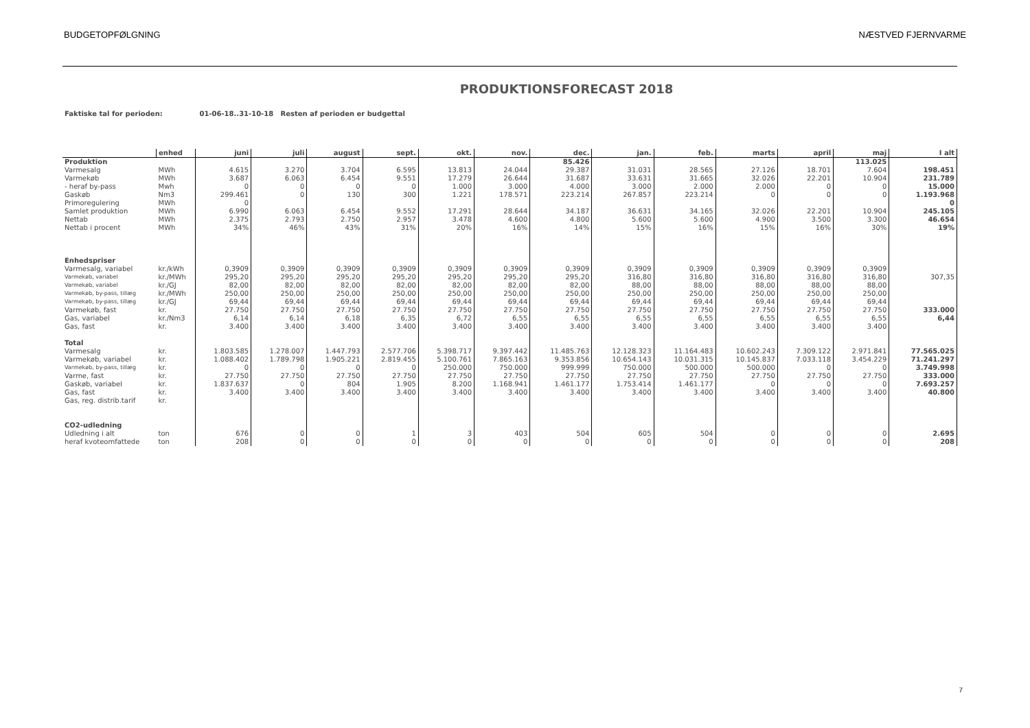BUDGETOPFØLGNING NÆSTVED FJERNVARME
PRODUKTIONSFORECAST 2018
Faktiske tal for perioden: 01-06-18..31-10-18 Resten af perioden er budgettal
| | enhed | juni | juli | august | sept. | okt. | nov. | dec. | jan. | feb. | marts | april | maj | I alt |
| --- | --- | --- | --- | --- | --- | --- | --- | --- | --- | --- | --- | --- | --- | --- |
| Produktion | | | | | | | | 85.426 | | | | | 113.025 | |
| Varmesalg | MWh | 4.615 | 3.270 | 3.704 | 6.595 | 13.813 | 24.044 | 29.387 | 31.031 | 28.565 | 27.126 | 18.701 | 7.604 | 198.451 |
| Varmekøb | MWh | 3.687 | 6.063 | 6.454 | 9.551 | 17.279 | 26.644 | 31.687 | 33.631 | 31.665 | 32.026 | 22.201 | 10.904 | 231.789 |
| - heraf by-pass | Mwh | 0 | 0 | 0 | 0 | 1.000 | 3.000 | 4.000 | 3.000 | 2.000 | 2.000 | 0 | 0 | 15.000 |
| Gaskøb | Nm3 | 299.461 | 0 | 130 | 300 | 1.221 | 178.571 | 223.214 | 267.857 | 223.214 | 0 | 0 | 0 | 1.193.968 |
| Primoregulering | MWh | 0 | | | | | | | | | | | | 0 |
| Samlet produktion | MWh | 6.990 | 6.063 | 6.454 | 9.552 | 17.291 | 28.644 | 34.187 | 36.631 | 34.165 | 32.026 | 22.201 | 10.904 | 245.105 |
| Nettab | MWh | 2.375 | 2.793 | 2.750 | 2.957 | 3.478 | 4.600 | 4.800 | 5.600 | 5.600 | 4.900 | 3.500 | 3.300 | 46.654 |
| Nettab i procent | MWh | 34% | 46% | 43% | 31% | 20% | 16% | 14% | 15% | 16% | 15% | 16% | 30% | 19% |
| Enhedspriser | | | | | | | | | | | | | | |
| Varmesalg, variabel | kr./kWh | 0,3909 | 0,3909 | 0,3909 | 0,3909 | 0,3909 | 0,3909 | 0,3909 | 0,3909 | 0,3909 | 0,3909 | 0,3909 | 0,3909 | |
| Varmekøb, variabel | kr./MWh | 295,20 | 295,20 | 295,20 | 295,20 | 295,20 | 295,20 | 295,20 | 316,80 | 316,80 | 316,80 | 316,80 | 316,80 | 307,35 |
| Varmekøb, variabel | kr./GJ | 82,00 | 82,00 | 82,00 | 82,00 | 82,00 | 82,00 | 82,00 | 88,00 | 88,00 | 88,00 | 88,00 | 88,00 | |
| Varmekøb, by-pass, tillæg | kr./MWh | 250,00 | 250,00 | 250,00 | 250,00 | 250,00 | 250,00 | 250,00 | 250,00 | 250,00 | 250,00 | 250,00 | 250,00 | |
| Varmekøb, by-pass, tillæg | kr./GJ | 69,44 | 69,44 | 69,44 | 69,44 | 69,44 | 69,44 | 69,44 | 69,44 | 69,44 | 69,44 | 69,44 | 69,44 | |
| Varmekøb, fast | kr. | 27.750 | 27.750 | 27.750 | 27.750 | 27.750 | 27.750 | 27.750 | 27.750 | 27.750 | 27.750 | 27.750 | 27.750 | 333.000 |
| Gas, variabel | kr./Nm3 | 6,14 | 6,14 | 6,18 | 6,35 | 6,72 | 6,55 | 6,55 | 6,55 | 6,55 | 6,55 | 6,55 | 6,55 | 6,44 |
| Gas, fast | kr. | 3.400 | 3.400 | 3.400 | 3.400 | 3.400 | 3.400 | 3.400 | 3.400 | 3.400 | 3.400 | 3.400 | 3.400 | |
| Total | | | | | | | | | | | | | | |
| Varmesalg | kr. | 1.803.585 | 1.278.007 | 1.447.793 | 2.577.706 | 5.398.717 | 9.397.442 | 11.485.763 | 12.128.323 | 11.164.483 | 10.602.243 | 7.309.122 | 2.971.841 | 77.565.025 |
| Varmekøb, variabel | kr. | 1.088.402 | 1.789.798 | 1.905.221 | 2.819.455 | 5.100.761 | 7.865.163 | 9.353.856 | 10.654.143 | 10.031.315 | 10.145.837 | 7.033.118 | 3.454.229 | 71.241.297 |
| Varmekøb, by-pass, tillæg | kr. | 0 | 0 | 0 | 0 | 250.000 | 750.000 | 999.999 | 750.000 | 500.000 | 500.000 | 0 | 0 | 3.749.998 |
| Varme, fast | kr. | 27.750 | 27.750 | 27.750 | 27.750 | 27.750 | 27.750 | 27.750 | 27.750 | 27.750 | 27.750 | 27.750 | 27.750 | 333.000 |
| Gaskøb, variabel | kr. | 1.837.637 | 0 | 804 | 1.905 | 8.200 | 1.168.941 | 1.461.177 | 1.753.414 | 1.461.177 | 0 | 0 | 0 | 7.693.257 |
| Gas, fast | kr. | 3.400 | 3.400 | 3.400 | 3.400 | 3.400 | 3.400 | 3.400 | 3.400 | 3.400 | 3.400 | 3.400 | 3.400 | 40.800 |
| Gas, reg. distrib.tarif | kr. | | | | | | | | | | | | | |
| CO2-udledning | | | | | | | | | | | | | | |
| Udledning i alt | ton | 676 | 0 | 0 | 1 | 3 | 403 | 504 | 605 | 504 | 0 | 0 | 0 | 2.695 |
| heraf kvoteomfattede | ton | 208 | 0 | 0 | 0 | 0 | 0 | 0 | 0 | 0 | 0 | 0 | 0 | 208 |
7